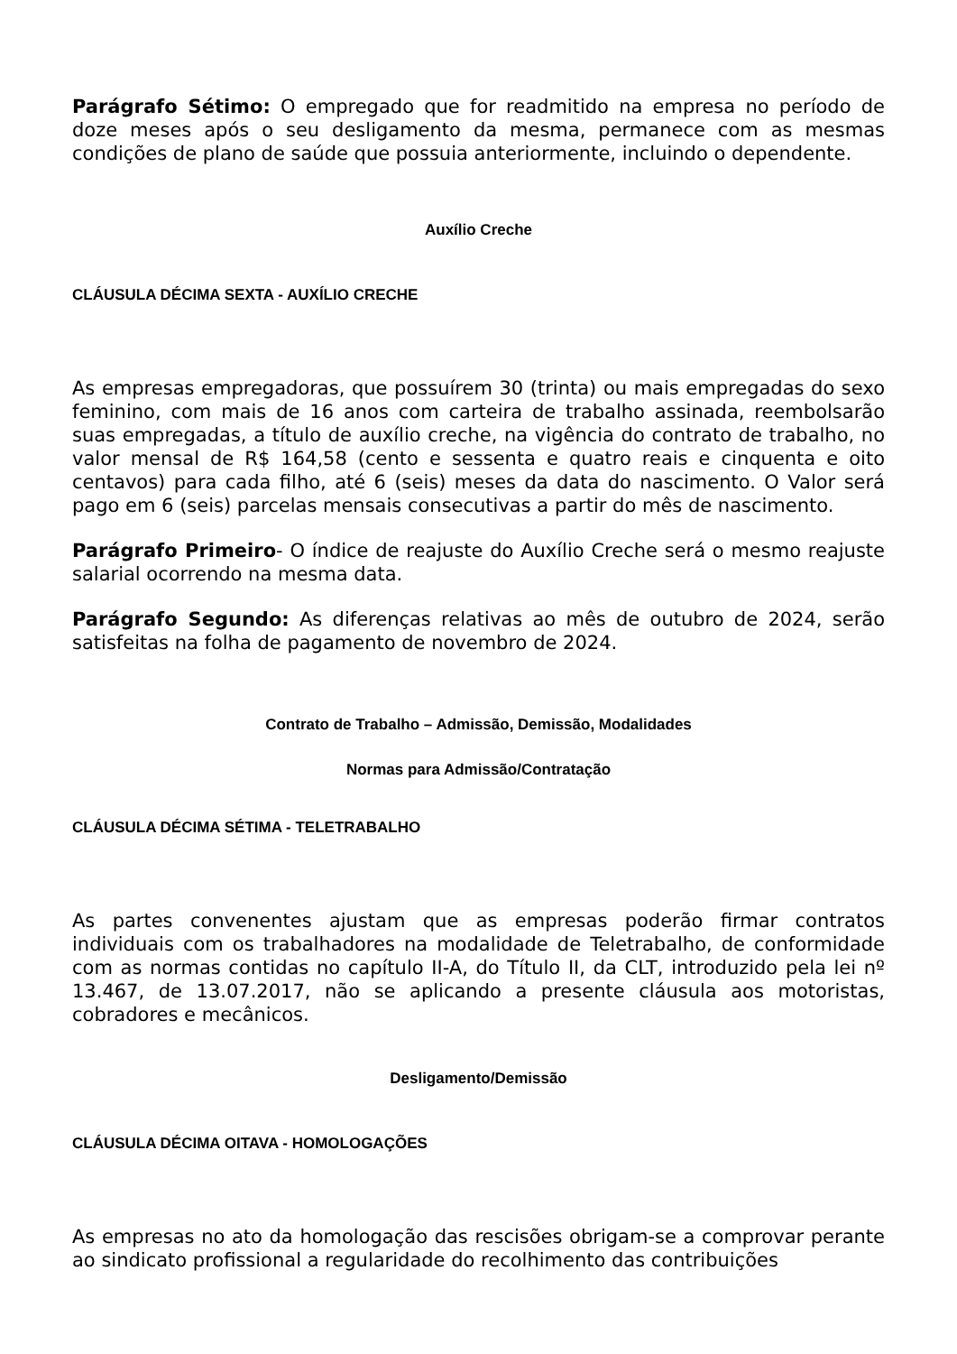Parágrafo Sétimo: O empregado que for readmitido na empresa no período de doze meses após o seu desligamento da mesma, permanece com as mesmas condições de plano de saúde que possuia anteriormente, incluindo o dependente.
Auxílio Creche
CLÁUSULA DÉCIMA SEXTA - AUXÍLIO CRECHE
As empresas empregadoras, que possuírem 30 (trinta) ou mais empregadas do sexo feminino, com mais de 16 anos com carteira de trabalho assinada, reembolsarão suas empregadas, a título de auxílio creche, na vigência do contrato de trabalho, no valor mensal de R$ 164,58 (cento e sessenta e quatro reais e cinquenta e oito centavos) para cada filho, até 6 (seis) meses da data do nascimento. O Valor será pago em 6 (seis) parcelas mensais consecutivas a partir do mês de nascimento.
Parágrafo Primeiro- O índice de reajuste do Auxílio Creche será o mesmo reajuste salarial ocorrendo na mesma data.
Parágrafo Segundo: As diferenças relativas ao mês de outubro de 2024, serão satisfeitas na folha de pagamento de novembro de 2024.
Contrato de Trabalho – Admissão, Demissão, Modalidades
Normas para Admissão/Contratação
CLÁUSULA DÉCIMA SÉTIMA - TELETRABALHO
As partes convenentes ajustam que as empresas poderão firmar contratos individuais com os trabalhadores na modalidade de Teletrabalho, de conformidade com as normas contidas no capítulo II-A, do Título II, da CLT, introduzido pela lei nº 13.467, de 13.07.2017, não se aplicando a presente cláusula aos motoristas, cobradores e mecânicos.
Desligamento/Demissão
CLÁUSULA DÉCIMA OITAVA - HOMOLOGAÇÕES
As empresas no ato da homologação das rescisões obrigam-se a comprovar perante ao sindicato profissional a regularidade do recolhimento das contribuições